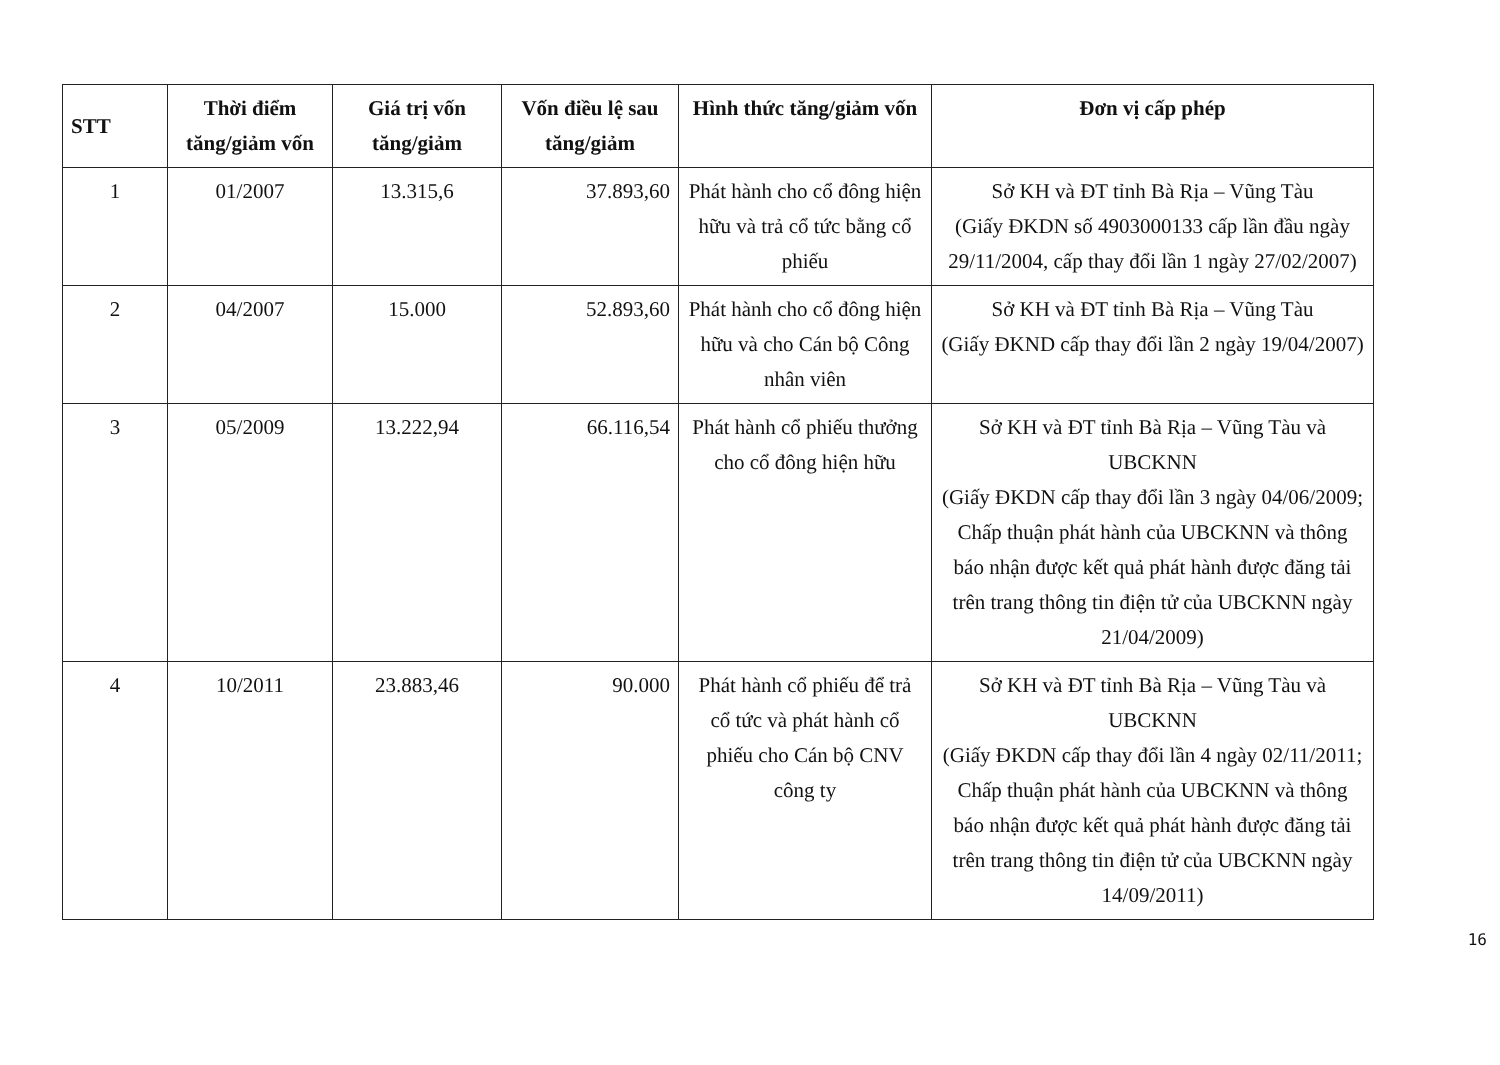| STT | Thời điểm tăng/giảm vốn | Giá trị vốn tăng/giảm | Vốn điều lệ sau tăng/giảm | Hình thức tăng/giảm vốn | Đơn vị cấp phép |
| --- | --- | --- | --- | --- | --- |
| 1 | 01/2007 | 13.315,6 | 37.893,60 | Phát hành cho cổ đông hiện hữu và trả cổ tức bằng cổ phiếu | Sở KH và ĐT tỉnh Bà Rịa – Vũng Tàu (Giấy ĐKDN số 4903000133 cấp lần đầu ngày 29/11/2004, cấp thay đổi lần 1 ngày 27/02/2007) |
| 2 | 04/2007 | 15.000 | 52.893,60 | Phát hành cho cổ đông hiện hữu và cho Cán bộ Công nhân viên | Sở KH và ĐT tỉnh Bà Rịa – Vũng Tàu (Giấy ĐKND cấp thay đổi lần 2 ngày 19/04/2007) |
| 3 | 05/2009 | 13.222,94 | 66.116,54 | Phát hành cổ phiếu thưởng cho cổ đông hiện hữu | Sở KH và ĐT tỉnh Bà Rịa – Vũng Tàu và UBCKNN (Giấy ĐKDN cấp thay đổi lần 3 ngày 04/06/2009; Chấp thuận phát hành của UBCKNN và thông báo nhận được kết quả phát hành được đăng tải trên trang thông tin điện tử của UBCKNN ngày 21/04/2009) |
| 4 | 10/2011 | 23.883,46 | 90.000 | Phát hành cổ phiếu để trả cổ tức và phát hành cổ phiếu cho Cán bộ CNV công ty | Sở KH và ĐT tỉnh Bà Rịa – Vũng Tàu và UBCKNN (Giấy ĐKDN cấp thay đổi lần 4 ngày 02/11/2011; Chấp thuận phát hành của UBCKNN và thông báo nhận được kết quả phát hành được đăng tải trên trang thông tin điện tử của UBCKNN ngày 14/09/2011) |
16